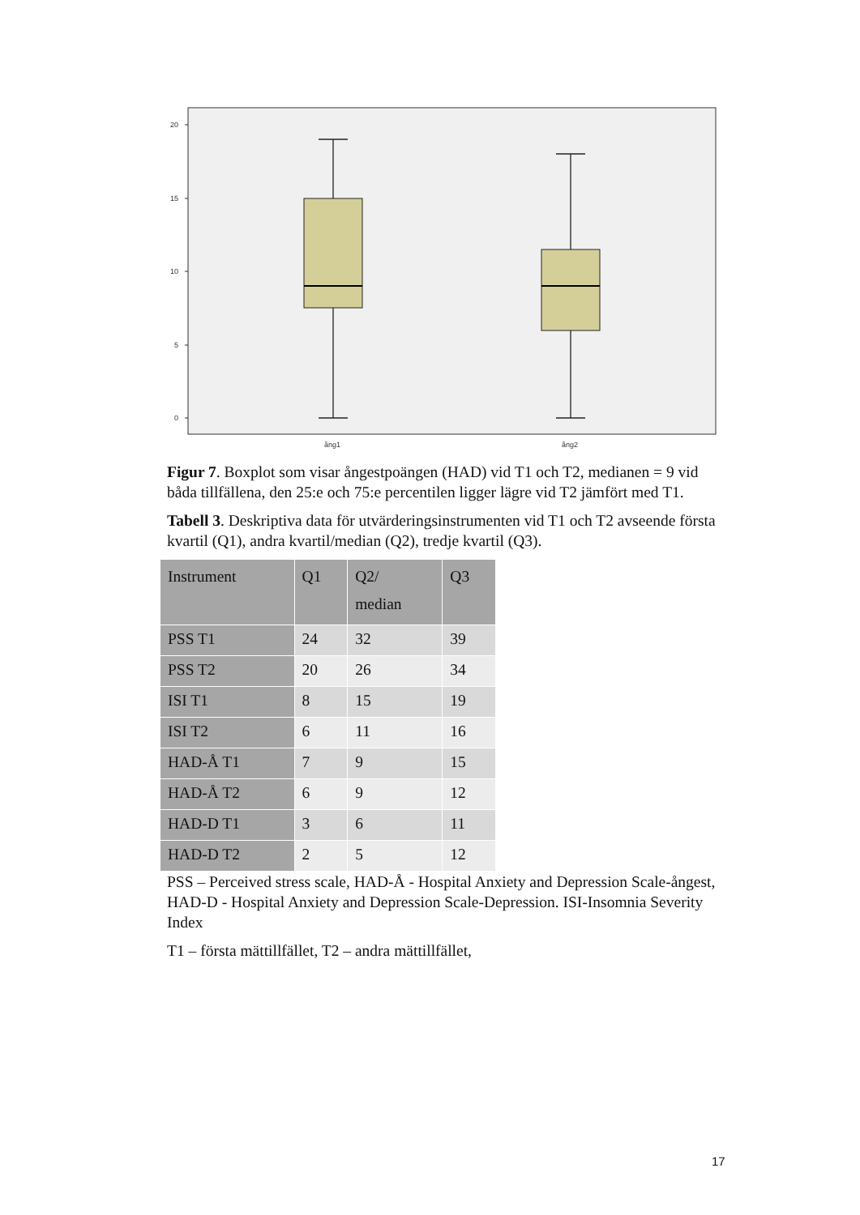20
15
10
5
0
ång1
ång2
Figur 7. Boxplot som visar ångestpoängen (HAD) vid T1 och T2, medianen = 9 vid båda tillfällena, den 25:e och 75:e percentilen ligger lägre vid T2 jämfört med T1.
Tabell 3. Deskriptiva data för utvärderingsinstrumenten vid T1 och T2 avseende första kvartil (Q1), andra kvartil/median (Q2), tredje kvartil (Q3).
| Instrument | Q1 | Q2/ median | Q3 |
| --- | --- | --- | --- |
| PSS T1 | 24 | 32 | 39 |
| PSS T2 | 20 | 26 | 34 |
| ISI T1 | 8 | 15 | 19 |
| ISI T2 | 6 | 11 | 16 |
| HAD-Å T1 | 7 | 9 | 15 |
| HAD-Å T2 | 6 | 9 | 12 |
| HAD-D T1 | 3 | 6 | 11 |
| HAD-D T2 | 2 | 5 | 12 |
PSS – Perceived stress scale, HAD-Å - Hospital Anxiety and Depression Scale-ångest, HAD-D - Hospital Anxiety and Depression Scale-Depression. ISI-Insomnia Severity Index
T1 – första mättillfället, T2 – andra mättillfället,
17